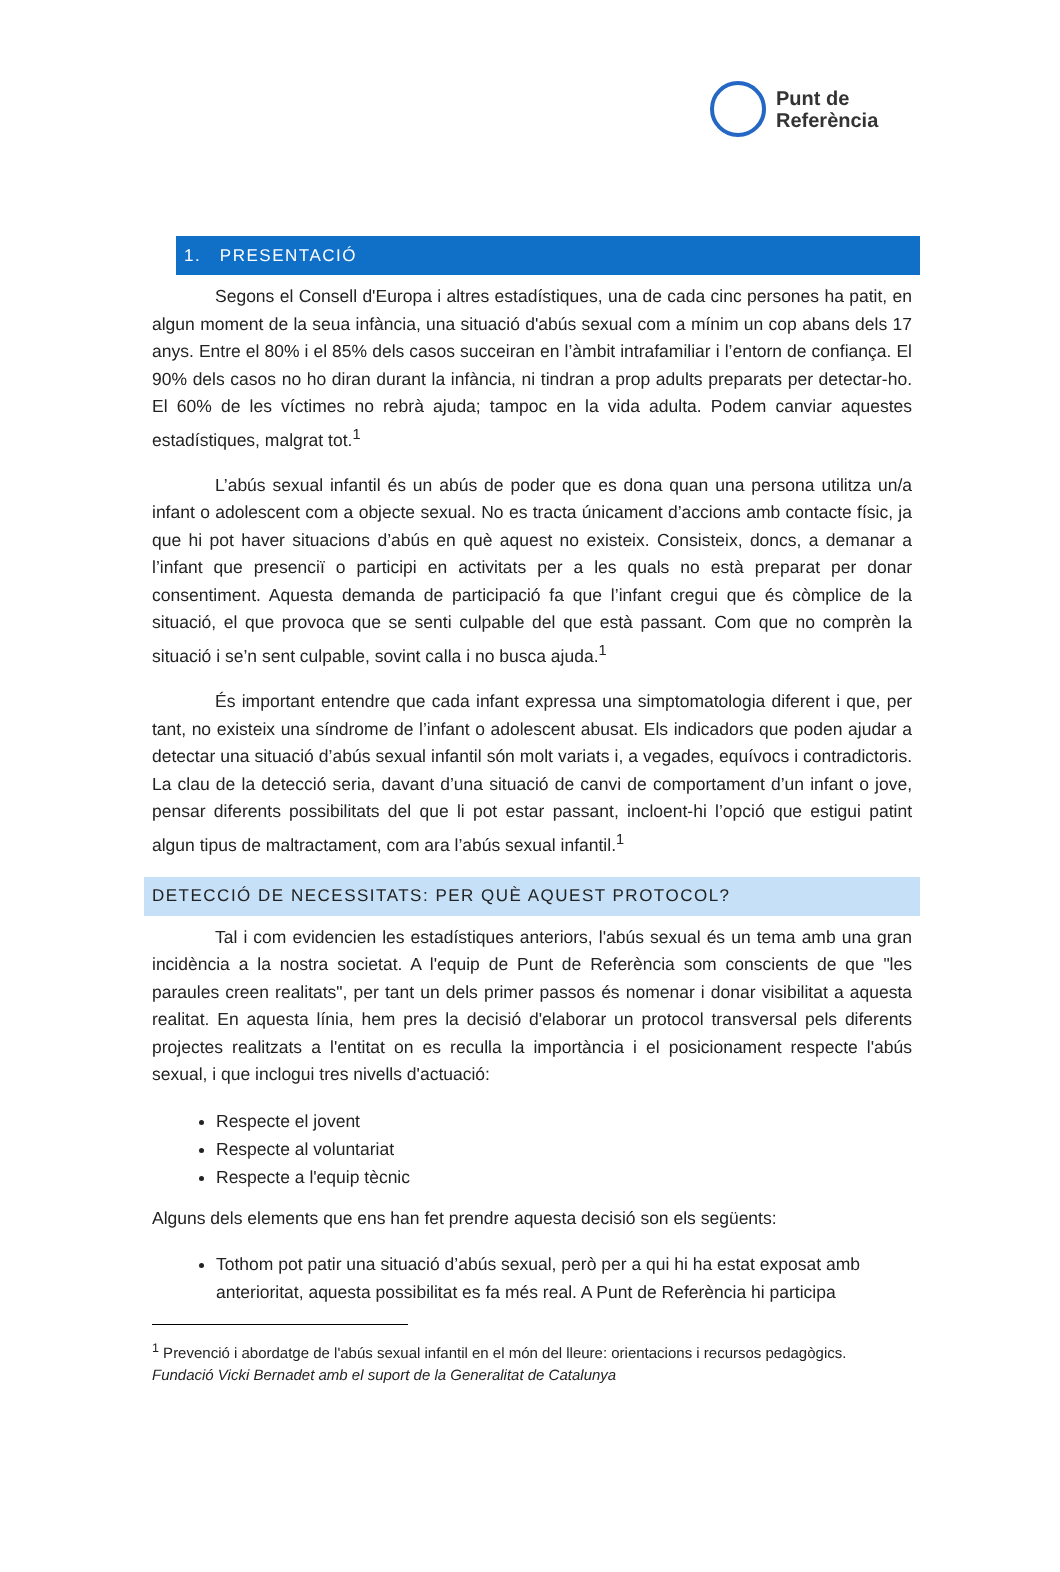Punt de
Referència
1. PRESENTACIÓ
Segons el Consell d'Europa i altres estadístiques, una de cada cinc persones ha patit, en algun moment de la seua infància, una situació d'abús sexual com a mínim un cop abans dels 17 anys. Entre el 80% i el 85% dels casos succeiran en l’àmbit intrafamiliar i l’entorn de confiança. El 90% dels casos no ho diran durant la infància, ni tindran a prop adults preparats per detectar-ho. El 60% de les víctimes no rebrà ajuda; tampoc en la vida adulta. Podem canviar aquestes estadístiques, malgrat tot.<sup>1</sup>
L’abús sexual infantil és un abús de poder que es dona quan una persona utilitza un/a infant o adolescent com a objecte sexual. No es tracta únicament d’accions amb contacte físic, ja que hi pot haver situacions d’abús en què aquest no existeix. Consisteix, doncs, a demanar a l’infant que presenciï o participi en activitats per a les quals no està preparat per donar consentiment. Aquesta demanda de participació fa que l’infant cregui que és còmplice de la situació, el que provoca que se senti culpable del que està passant. Com que no comprèn la situació i se’n sent culpable, sovint calla i no busca ajuda.<sup>1</sup>
És important entendre que cada infant expressa una simptomatologia diferent i que, per tant, no existeix una síndrome de l’infant o adolescent abusat. Els indicadors que poden ajudar a detectar una situació d’abús sexual infantil són molt variats i, a vegades, equívocs i contradictoris. La clau de la detecció seria, davant d’una situació de canvi de comportament d’un infant o jove, pensar diferents possibilitats del que li pot estar passant, incloent-hi l’opció que estigui patint algun tipus de maltractament, com ara l’abús sexual infantil.<sup>1</sup>
DETECCIÓ DE NECESSITATS: PER QUÈ AQUEST PROTOCOL?
Tal i com evidencien les estadístiques anteriors, l'abús sexual és un tema amb una gran incidència a la nostra societat. A l'equip de Punt de Referència som conscients de que "les paraules creen realitats", per tant un dels primer passos és nomenar i donar visibilitat a aquesta realitat. En aquesta línia, hem pres la decisió d'elaborar un protocol transversal pels diferents projectes realitzats a l'entitat on es reculla la importància i el posicionament respecte l'abús sexual, i que inclogui tres nivells d'actuació:
Respecte el jovent
Respecte al voluntariat
Respecte a l'equip tècnic
Alguns dels elements que ens han fet prendre aquesta decisió son els següents:
Tothom pot patir una situació d’abús sexual, però per a qui hi ha estat exposat amb anterioritat, aquesta possibilitat es fa més real. A Punt de Referència hi participa
<sup>1</sup> Prevenció i abordatge de l'abús sexual infantil en el món del lleure: orientacions i recursos pedagògics. Fundació Vicki Bernadet amb el suport de la Generalitat de Catalunya